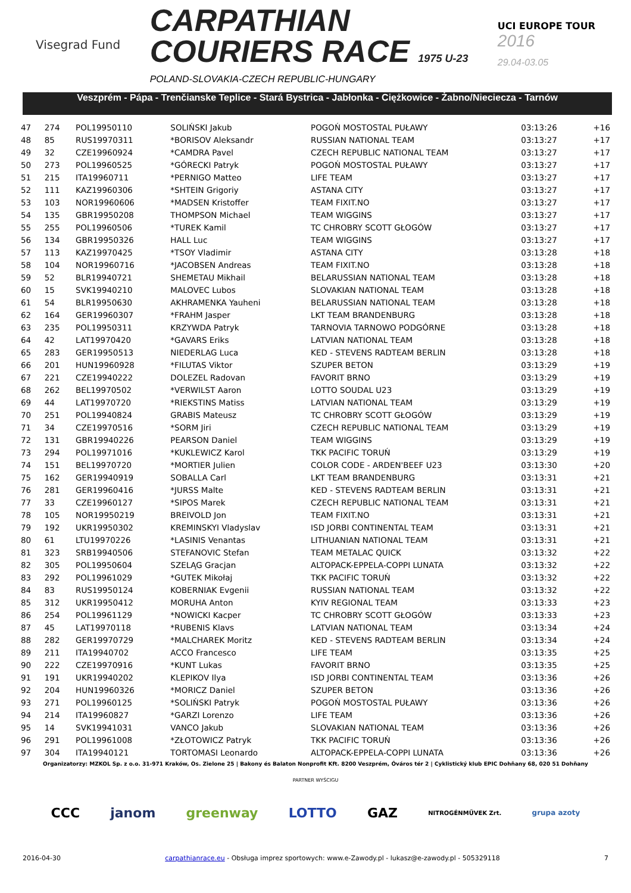Visegrad Fund
CARPATHIAN
COURIERS RACE 1975 U-23
POLAND-SLOVAKIA-CZECH REPUBLIC-HUNGARY
UCI EUROPE TOUR
2016
29.04-03.05
Veszprém - Pápa - Trenčianske Teplice - Stará Bystrica - Jabłonka - Ciężkowice - Żabno/Nieciecza - Tarnów
| 47 | 274 | POL19950110 | SOLIŃSKI Jakub | POGOŃ MOSTOSTAL PUŁAWY | 03:13:26 | +16 |
| 48 | 85 | RUS19970311 | *BORISOV Aleksandr | RUSSIAN NATIONAL TEAM | 03:13:27 | +17 |
| 49 | 32 | CZE19960924 | *CAMDRA Pavel | CZECH REPUBLIC NATIONAL TEAM | 03:13:27 | +17 |
| 50 | 273 | POL19960525 | *GÓRECKI Patryk | POGOŃ MOSTOSTAL PUŁAWY | 03:13:27 | +17 |
| 51 | 215 | ITA19960711 | *PERNIGO Matteo | LIFE TEAM | 03:13:27 | +17 |
| 52 | 111 | KAZ19960306 | *SHTEIN Grigoriy | ASTANA CITY | 03:13:27 | +17 |
| 53 | 103 | NOR19960606 | *MADSEN Kristoffer | TEAM FIXIT.NO | 03:13:27 | +17 |
| 54 | 135 | GBR19950208 | THOMPSON Michael | TEAM WIGGINS | 03:13:27 | +17 |
| 55 | 255 | POL19960506 | *TUREK Kamil | TC CHROBRY SCOTT GŁOGÓW | 03:13:27 | +17 |
| 56 | 134 | GBR19950326 | HALL Luc | TEAM WIGGINS | 03:13:27 | +17 |
| 57 | 113 | KAZ19970425 | *TSOY Vladimir | ASTANA CITY | 03:13:28 | +18 |
| 58 | 104 | NOR19960716 | *JACOBSEN Andreas | TEAM FIXIT.NO | 03:13:28 | +18 |
| 59 | 52 | BLR19940721 | SHEMETAU Mikhail | BELARUSSIAN NATIONAL TEAM | 03:13:28 | +18 |
| 60 | 15 | SVK19940210 | MALOVEC Lubos | SLOVAKIAN NATIONAL TEAM | 03:13:28 | +18 |
| 61 | 54 | BLR19950630 | AKHRAMENKA Yauheni | BELARUSSIAN NATIONAL TEAM | 03:13:28 | +18 |
| 62 | 164 | GER19960307 | *FRAHM Jasper | LKT TEAM BRANDENBURG | 03:13:28 | +18 |
| 63 | 235 | POL19950311 | KRZYWDA Patryk | TARNOVIA TARNOWO PODGÓRNE | 03:13:28 | +18 |
| 64 | 42 | LAT19970420 | *GAVARS Eriks | LATVIAN NATIONAL TEAM | 03:13:28 | +18 |
| 65 | 283 | GER19950513 | NIEDERLAG Luca | KED - STEVENS RADTEAM BERLIN | 03:13:28 | +18 |
| 66 | 201 | HUN19960928 | *FILUTAS Viktor | SZUPER BETON | 03:13:29 | +19 |
| 67 | 221 | CZE19940222 | DOLEZEL Radovan | FAVORIT BRNO | 03:13:29 | +19 |
| 68 | 262 | BEL19970502 | *VERWILST Aaron | LOTTO SOUDAL U23 | 03:13:29 | +19 |
| 69 | 44 | LAT19970720 | *RIEKSTINS Matiss | LATVIAN NATIONAL TEAM | 03:13:29 | +19 |
| 70 | 251 | POL19940824 | GRABIS Mateusz | TC CHROBRY SCOTT GŁOGÓW | 03:13:29 | +19 |
| 71 | 34 | CZE19970516 | *SORM Jiri | CZECH REPUBLIC NATIONAL TEAM | 03:13:29 | +19 |
| 72 | 131 | GBR19940226 | PEARSON Daniel | TEAM WIGGINS | 03:13:29 | +19 |
| 73 | 294 | POL19971016 | *KUKLEWICZ Karol | TKK PACIFIC TORUŃ | 03:13:29 | +19 |
| 74 | 151 | BEL19970720 | *MORTIER Julien | COLOR CODE - ARDEN'BEEF U23 | 03:13:30 | +20 |
| 75 | 162 | GER19940919 | SOBALLA Carl | LKT TEAM BRANDENBURG | 03:13:31 | +21 |
| 76 | 281 | GER19960416 | *JURSS Malte | KED - STEVENS RADTEAM BERLIN | 03:13:31 | +21 |
| 77 | 33 | CZE19960127 | *SIPOS Marek | CZECH REPUBLIC NATIONAL TEAM | 03:13:31 | +21 |
| 78 | 105 | NOR19950219 | BREIVOLD Jon | TEAM FIXIT.NO | 03:13:31 | +21 |
| 79 | 192 | UKR19950302 | KREMINSKYI Vladyslav | ISD JORBI CONTINENTAL TEAM | 03:13:31 | +21 |
| 80 | 61 | LTU19970226 | *LASINIS Venantas | LITHUANIAN NATIONAL TEAM | 03:13:31 | +21 |
| 81 | 323 | SRB19940506 | STEFANOVIC Stefan | TEAM METALAC QUICK | 03:13:32 | +22 |
| 82 | 305 | POL19950604 | SZELĄG Gracjan | ALTOPACK-EPPELA-COPPI LUNATA | 03:13:32 | +22 |
| 83 | 292 | POL19961029 | *GUTEK Mikołaj | TKK PACIFIC TORUŃ | 03:13:32 | +22 |
| 84 | 83 | RUS19950124 | KOBERNIAK Evgenii | RUSSIAN NATIONAL TEAM | 03:13:32 | +22 |
| 85 | 312 | UKR19950412 | MORUHA Anton | KYIV REGIONAL TEAM | 03:13:33 | +23 |
| 86 | 254 | POL19961129 | *NOWICKI Kacper | TC CHROBRY SCOTT GŁOGÓW | 03:13:33 | +23 |
| 87 | 45 | LAT19970118 | *RUBENIS Klavs | LATVIAN NATIONAL TEAM | 03:13:34 | +24 |
| 88 | 282 | GER19970729 | *MALCHAREK Moritz | KED - STEVENS RADTEAM BERLIN | 03:13:34 | +24 |
| 89 | 211 | ITA19940702 | ACCO Francesco | LIFE TEAM | 03:13:35 | +25 |
| 90 | 222 | CZE19970916 | *KUNT Lukas | FAVORIT BRNO | 03:13:35 | +25 |
| 91 | 191 | UKR19940202 | KLEPIKOV Ilya | ISD JORBI CONTINENTAL TEAM | 03:13:36 | +26 |
| 92 | 204 | HUN19960326 | *MORICZ Daniel | SZUPER BETON | 03:13:36 | +26 |
| 93 | 271 | POL19960125 | *SOLIŃSKI Patryk | POGOŃ MOSTOSTAL PUŁAWY | 03:13:36 | +26 |
| 94 | 214 | ITA19960827 | *GARZI Lorenzo | LIFE TEAM | 03:13:36 | +26 |
| 95 | 14 | SVK19941031 | VANCO Jakub | SLOVAKIAN NATIONAL TEAM | 03:13:36 | +26 |
| 96 | 291 | POL19961008 | *ZŁOTOWICZ Patryk | TKK PACIFIC TORUŃ | 03:13:36 | +26 |
| 97 | 304 | ITA19940121 | TORTOMASI Leonardo | ALTOPACK-EPPELA-COPPI LUNATA | 03:13:36 | +26 |
Organizatorzy: MZKOL Sp. z o.o. 31-971 Kraków, Os. Zielone 25 | Bakony és Balaton Nonprofit Kft. 8200 Veszprém, Óváros tér 2 | Cyklistický klub EPIC Dohňany 68, 020 51 Dohňany
PARTNER WYŚCIGU
CCC janom greenway LOTTO GAZ NITROGÉNMŰVEK Zrt. grupa azoty
2016-04-30 carpathianrace.eu - Obsługa imprez sportowych: www.e-Zawody.pl - lukasz@e-zawody.pl - 505329118 7